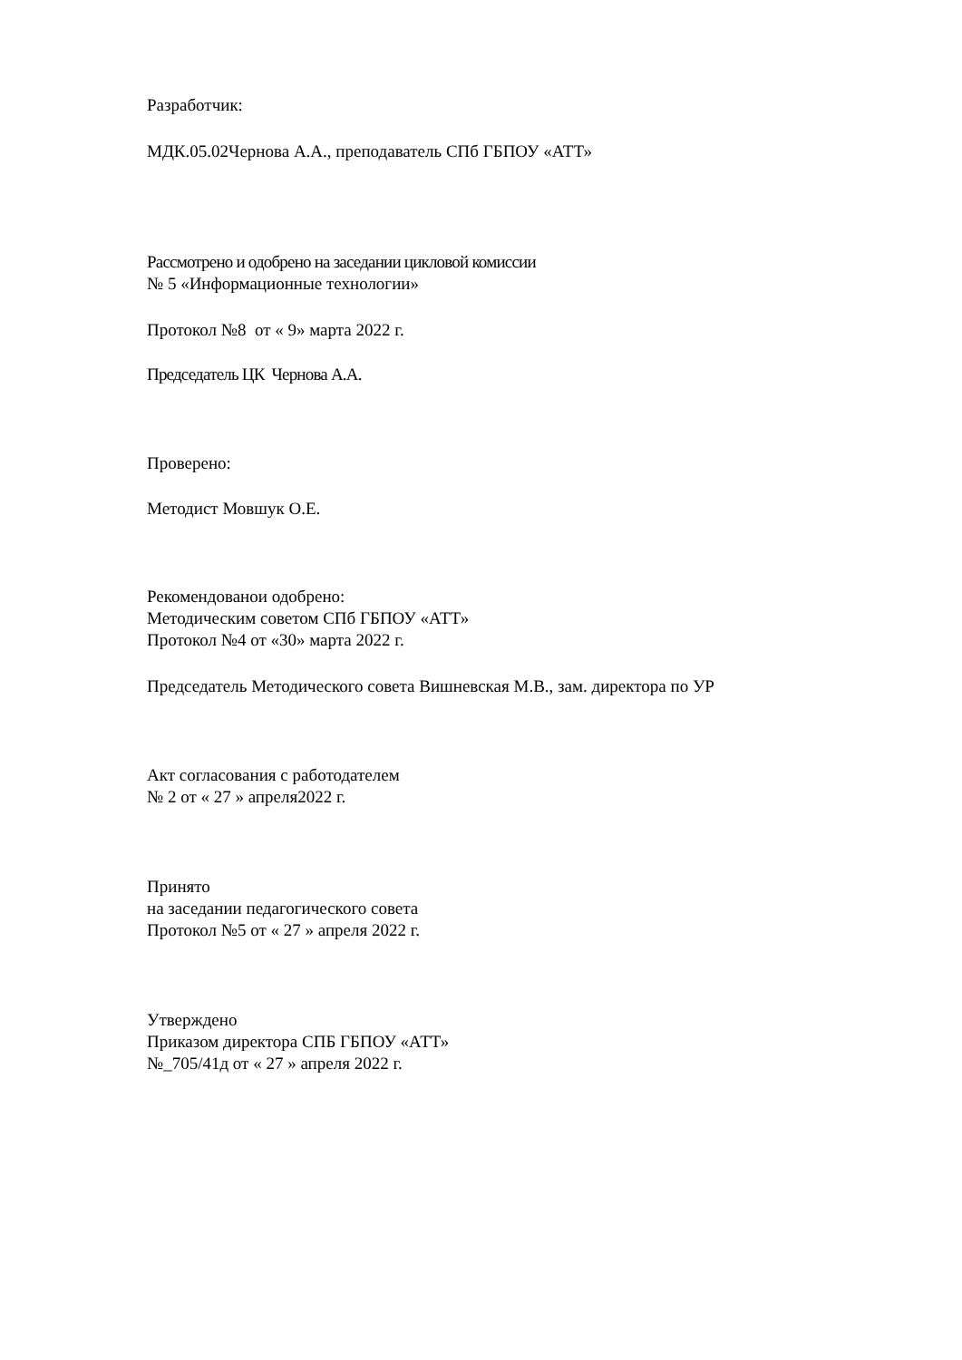Разработчик:
МДК.05.02Чернова А.А., преподаватель СПб ГБПОУ «АТТ»
Рассмотрено и одобрено на заседании цикловой комиссии
№ 5 «Информационные технологии»
Протокол №8 от « 9» марта 2022 г.
Председатель ЦК Чернова А.А.
Проверено:
Методист Мовшук О.Е.
Рекомендованои одобрено:
Методическим советом СПб ГБПОУ «АТТ»
Протокол №4 от «30» марта 2022 г.
Председатель Методического совета Вишневская М.В., зам. директора по УР
Акт согласования с работодателем
№ 2 от « 27 » апреля2022 г.
Принято
на заседании педагогического совета
Протокол №5 от « 27 » апреля 2022 г.
Утверждено
Приказом директора СПБ ГБПОУ «АТТ»
№_705/41д от « 27 » апреля 2022 г.